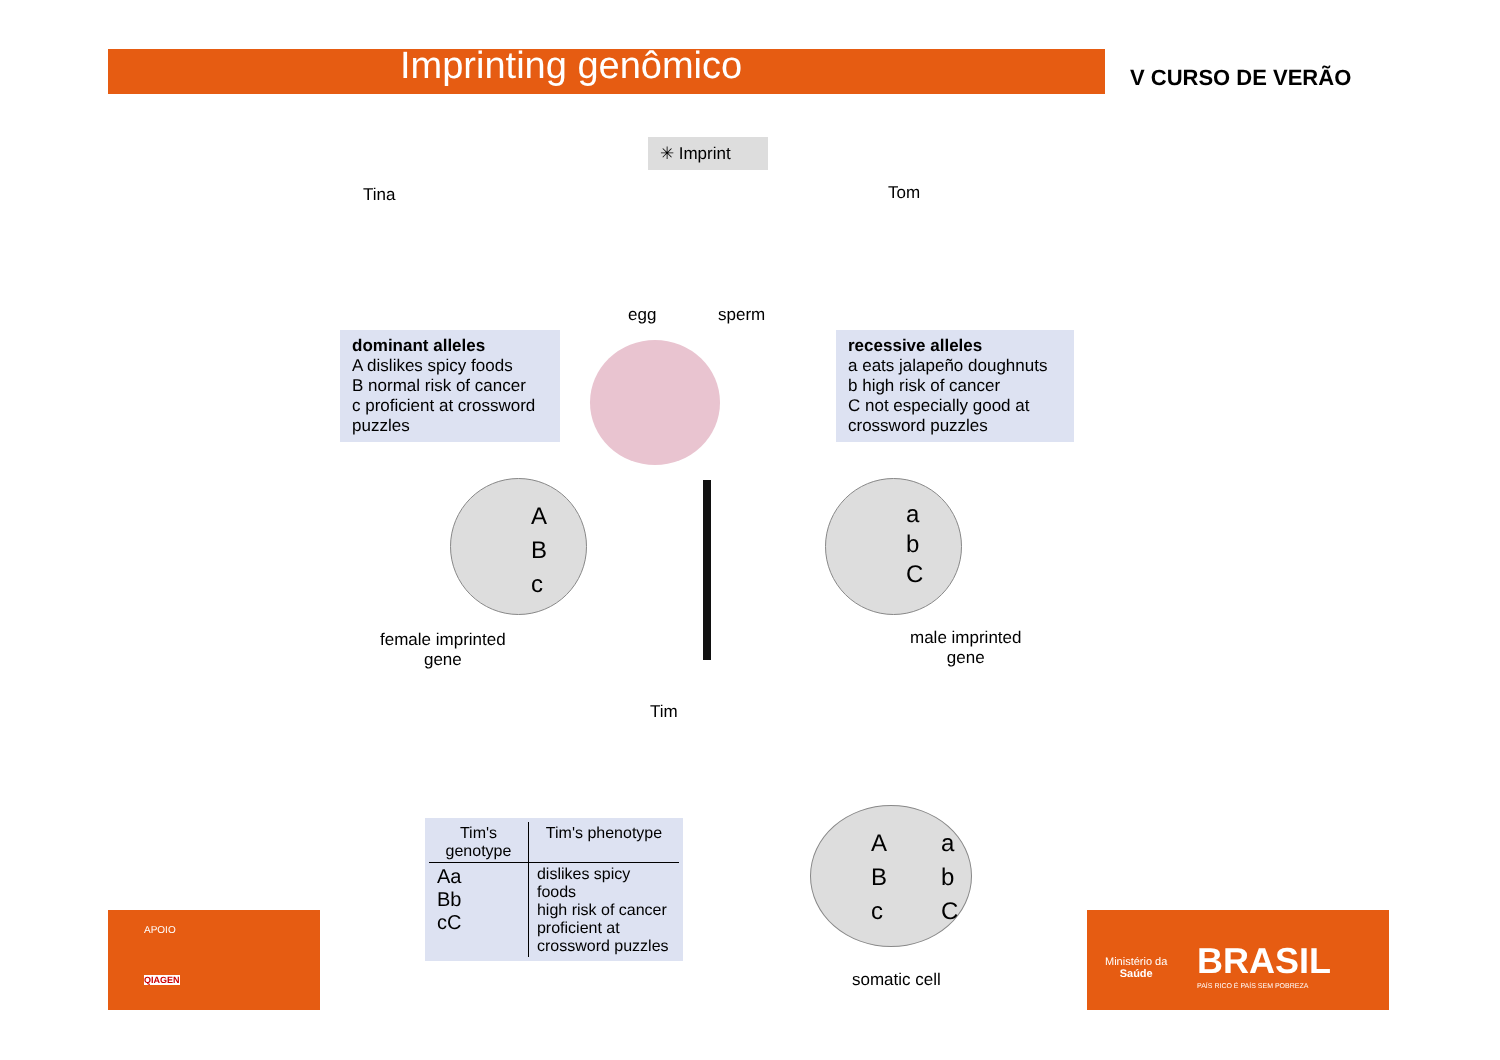Imprinting genômico V CURSO DE VERÃO
✳ Imprint
Tina Tom
egg sperm
dominant alleles
A dislikes spicy foods
B normal risk of cancer
c proficient at crossword puzzles
recessive alleles
a eats jalapeño doughnuts
b high risk of cancer
C not especially good at crossword puzzles
A
B
c
a
b
C
female imprinted
gene
male imprinted
gene
Tim
| Tim's genotype | Tim's phenotype |
| --- | --- |
| Aa Bb cC | dislikes spicy foods high risk of cancer proficient at crossword puzzles |
A
B
c
a
b
C
somatic cell
APOIO
QIAGEN
Ministério da
Saúde
BRASIL
PAÍS RICO É PAÍS SEM POBREZA